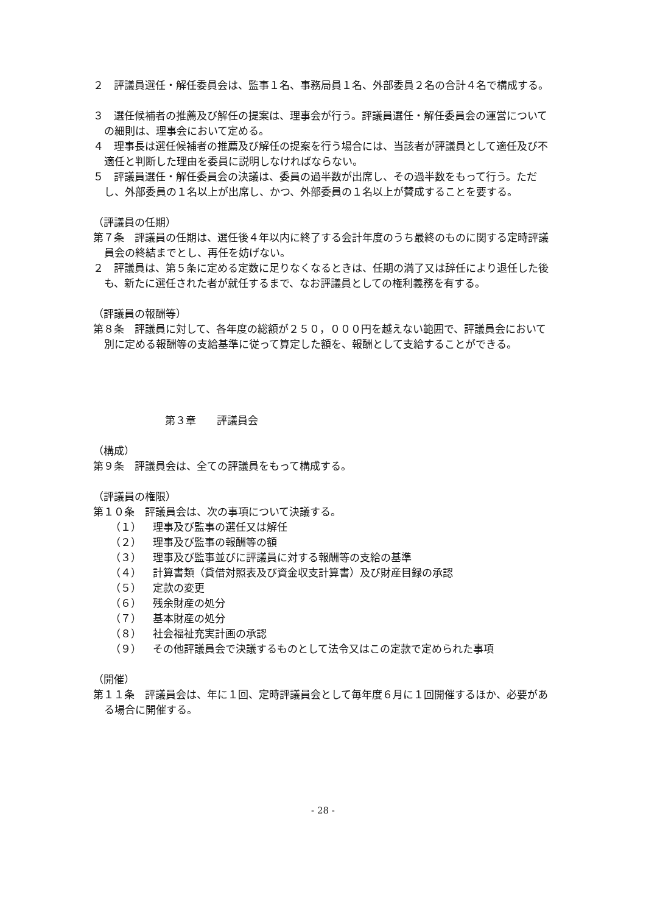２　評議員選任・解任委員会は、監事１名、事務局員１名、外部委員２名の合計４名で構成する。
３　選任候補者の推薦及び解任の提案は、理事会が行う。評議員選任・解任委員会の運営についての細則は、理事会において定める。
４　理事長は選任候補者の推薦及び解任の提案を行う場合には、当該者が評議員として適任及び不適任と判断した理由を委員に説明しなければならない。
５　評議員選任・解任委員会の決議は、委員の過半数が出席し、その過半数をもって行う。ただし、外部委員の１名以上が出席し、かつ、外部委員の１名以上が賛成することを要する。
（評議員の任期）
第７条　評議員の任期は、選任後４年以内に終了する会計年度のうち最終のものに関する定時評議員会の終結までとし、再任を妨げない。
２　評議員は、第５条に定める定数に足りなくなるときは、任期の満了又は辞任により退任した後も、新たに選任された者が就任するまで、なお評議員としての権利義務を有する。
（評議員の報酬等）
第８条　評議員に対して、各年度の総額が２５０，０００円を越えない範囲で、評議員会において別に定める報酬等の支給基準に従って算定した額を、報酬として支給することができる。
第３章　　評議員会
（構成）
第９条　評議員会は、全ての評議員をもって構成する。
（評議員の権限）
第１０条　評議員会は、次の事項について決議する。
（１） 理事及び監事の選任又は解任
（２） 理事及び監事の報酬等の額
（３） 理事及び監事並びに評議員に対する報酬等の支給の基準
（４） 計算書類（貸借対照表及び資金収支計算書）及び財産目録の承認
（５） 定款の変更
（６） 残余財産の処分
（７） 基本財産の処分
（８） 社会福祉充実計画の承認
（９） その他評議員会で決議するものとして法令又はこの定款で定められた事項
（開催）
第１１条　評議員会は、年に１回、定時評議員会として毎年度６月に１回開催するほか、必要がある場合に開催する。
- 28 -